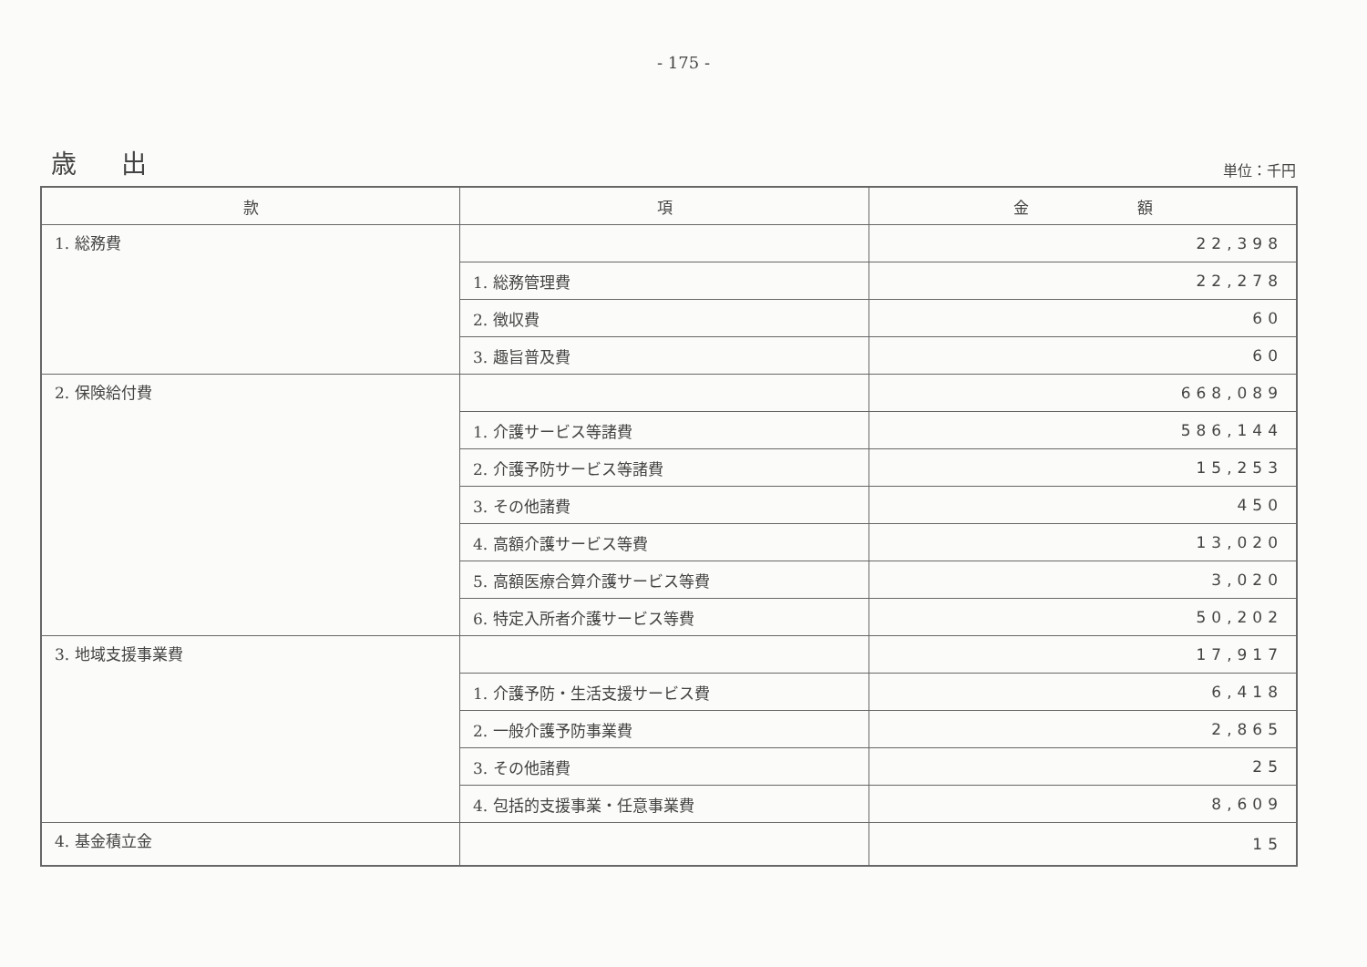- 175 -
歳 出 単位：千円
| 款 | 項 | 金 額 |
| --- | --- | --- |
| 1. 総務費 | | 22,398 |
| | 1. 総務管理費 | 22,278 |
| | 2. 徴収費 | 60 |
| | 3. 趣旨普及費 | 60 |
| 2. 保険給付費 | | 668,089 |
| | 1. 介護サービス等諸費 | 586,144 |
| | 2. 介護予防サービス等諸費 | 15,253 |
| | 3. その他諸費 | 450 |
| | 4. 高額介護サービス等費 | 13,020 |
| | 5. 高額医療合算介護サービス等費 | 3,020 |
| | 6. 特定入所者介護サービス等費 | 50,202 |
| 3. 地域支援事業費 | | 17,917 |
| | 1. 介護予防・生活支援サービス費 | 6,418 |
| | 2. 一般介護予防事業費 | 2,865 |
| | 3. その他諸費 | 25 |
| | 4. 包括的支援事業・任意事業費 | 8,609 |
| 4. 基金積立金 | | 15 |